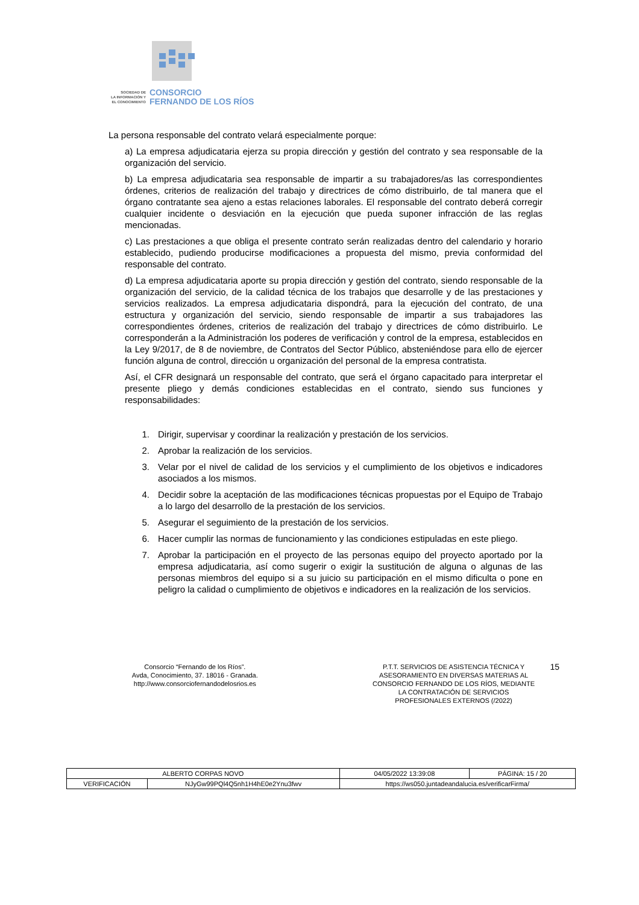SOCIEDAD DE
LA INFORMACIÓN Y
EL CONOCIMIENTO
CONSORCIO
FERNANDO DE LOS RÍOS
La persona responsable del contrato velará especialmente porque:
a) La empresa adjudicataria ejerza su propia dirección y gestión del contrato y sea responsable de la organización del servicio.
b) La empresa adjudicataria sea responsable de impartir a su trabajadores/as las correspondientes órdenes, criterios de realización del trabajo y directrices de cómo distribuirlo, de tal manera que el órgano contratante sea ajeno a estas relaciones laborales. El responsable del contrato deberá corregir cualquier incidente o desviación en la ejecución que pueda suponer infracción de las reglas mencionadas.
c) Las prestaciones a que obliga el presente contrato serán realizadas dentro del calendario y horario establecido, pudiendo producirse modificaciones a propuesta del mismo, previa conformidad del responsable del contrato.
d) La empresa adjudicataria aporte su propia dirección y gestión del contrato, siendo responsable de la organización del servicio, de la calidad técnica de los trabajos que desarrolle y de las prestaciones y servicios realizados. La empresa adjudicataria dispondrá, para la ejecución del contrato, de una estructura y organización del servicio, siendo responsable de impartir a sus trabajadores las correspondientes órdenes, criterios de realización del trabajo y directrices de cómo distribuirlo. Le corresponderán a la Administración los poderes de verificación y control de la empresa, establecidos en la Ley 9/2017, de 8 de noviembre, de Contratos del Sector Público, absteniéndose para ello de ejercer función alguna de control, dirección u organización del personal de la empresa contratista.
Así, el CFR designará un responsable del contrato, que será el órgano capacitado para interpretar el presente pliego y demás condiciones establecidas en el contrato, siendo sus funciones y responsabilidades:
1. Dirigir, supervisar y coordinar la realización y prestación de los servicios.
2. Aprobar la realización de los servicios.
3. Velar por el nivel de calidad de los servicios y el cumplimiento de los objetivos e indicadores asociados a los mismos.
4. Decidir sobre la aceptación de las modificaciones técnicas propuestas por el Equipo de Trabajo a lo largo del desarrollo de la prestación de los servicios.
5. Asegurar el seguimiento de la prestación de los servicios.
6. Hacer cumplir las normas de funcionamiento y las condiciones estipuladas en este pliego.
7. Aprobar la participación en el proyecto de las personas equipo del proyecto aportado por la empresa adjudicataria, así como sugerir o exigir la sustitución de alguna o algunas de las personas miembros del equipo si a su juicio su participación en el mismo dificulta o pone en peligro la calidad o cumplimiento de objetivos e indicadores en la realización de los servicios.
Consorcio “Fernando de los Ríos”.
Avda, Conocimiento, 37. 18016 - Granada.
http://www.consorciofernandodelosrios.es
P.T.T. SERVICIOS DE ASISTENCIA TÉCNICA Y
ASESORAMIENTO EN DIVERSAS MATERIAS AL
CONSORCIO FERNANDO DE LOS RÍOS, MEDIANTE
LA CONTRATACIÓN DE SERVICIOS
PROFESIONALES EXTERNOS (/2022)
15
| ALBERTO CORPAS NOVO | | | 04/05/2022 13:39:08 | PÁGINA: 15 / 20 |
| VERIFICACIÓN | NJyGw99PQl4Q5nh1H4hE0e2Ynu3fwv | https://ws050.juntadeandalucia.es/verificarFirma/ | | |